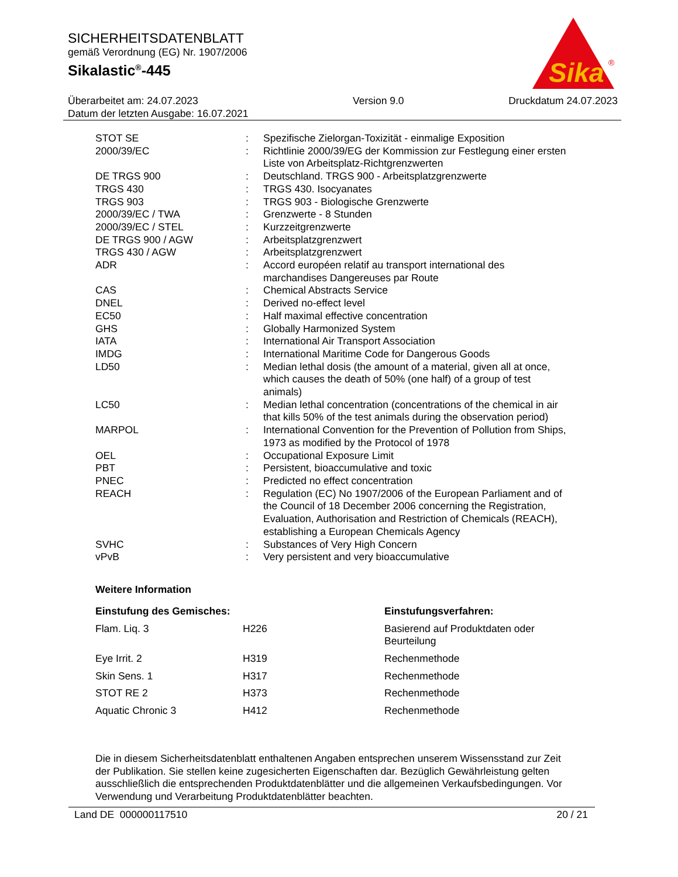SICHERHEITSDATENBLATT
gemäß Verordnung (EG) Nr. 1907/2006
Sikalastic<sup>®</sup>-445
Sika
®
Überarbeitet am: 24.07.2023
Datum der letzten Ausgabe: 16.07.2021
Version 9.0 Druckdatum 24.07.2023
| STOT SE | : | Spezifische Zielorgan-Toxizität - einmalige Exposition |
| 2000/39/EC | : | Richtlinie 2000/39/EG der Kommission zur Festlegung einer ersten Liste von Arbeitsplatz-Richtgrenzwerten |
| DE TRGS 900 | : | Deutschland. TRGS 900 - Arbeitsplatzgrenzwerte |
| TRGS 430 | : | TRGS 430. Isocyanates |
| TRGS 903 | : | TRGS 903 - Biologische Grenzwerte |
| 2000/39/EC / TWA | : | Grenzwerte - 8 Stunden |
| 2000/39/EC / STEL | : | Kurzzeitgrenzwerte |
| DE TRGS 900 / AGW | : | Arbeitsplatzgrenzwert |
| TRGS 430 / AGW | : | Arbeitsplatzgrenzwert |
| ADR | : | Accord européen relatif au transport international des marchandises Dangereuses par Route |
| CAS | : | Chemical Abstracts Service |
| DNEL | : | Derived no-effect level |
| EC50 | : | Half maximal effective concentration |
| GHS | : | Globally Harmonized System |
| IATA | : | International Air Transport Association |
| IMDG | : | International Maritime Code for Dangerous Goods |
| LD50 | : | Median lethal dosis (the amount of a material, given all at once, which causes the death of 50% (one half) of a group of test animals) |
| LC50 | : | Median lethal concentration (concentrations of the chemical in air that kills 50% of the test animals during the observation period) |
| MARPOL | : | International Convention for the Prevention of Pollution from Ships, 1973 as modified by the Protocol of 1978 |
| OEL | : | Occupational Exposure Limit |
| PBT | : | Persistent, bioaccumulative and toxic |
| PNEC | : | Predicted no effect concentration |
| REACH | : | Regulation (EC) No 1907/2006 of the European Parliament and of the Council of 18 December 2006 concerning the Registration, Evaluation, Authorisation and Restriction of Chemicals (REACH), establishing a European Chemicals Agency |
| SVHC | : | Substances of Very High Concern |
| vPvB | : | Very persistent and very bioaccumulative |
Weitere Information
| Einstufung des Gemisches: | | Einstufungsverfahren: |
| --- | --- | --- |
| Flam. Liq. 3 | H226 | Basierend auf Produktdaten oder Beurteilung |
| Eye Irrit. 2 | H319 | Rechenmethode |
| Skin Sens. 1 | H317 | Rechenmethode |
| STOT RE 2 | H373 | Rechenmethode |
| Aquatic Chronic 3 | H412 | Rechenmethode |
Die in diesem Sicherheitsdatenblatt enthaltenen Angaben entsprechen unserem Wissensstand zur Zeit der Publikation. Sie stellen keine zugesicherten Eigenschaften dar. Bezüglich Gewährleistung gelten ausschließlich die entsprechenden Produktdatenblätter und die allgemeinen Verkaufsbedingungen. Vor Verwendung und Verarbeitung Produktdatenblätter beachten.
Land DE 000000117510 20 / 21